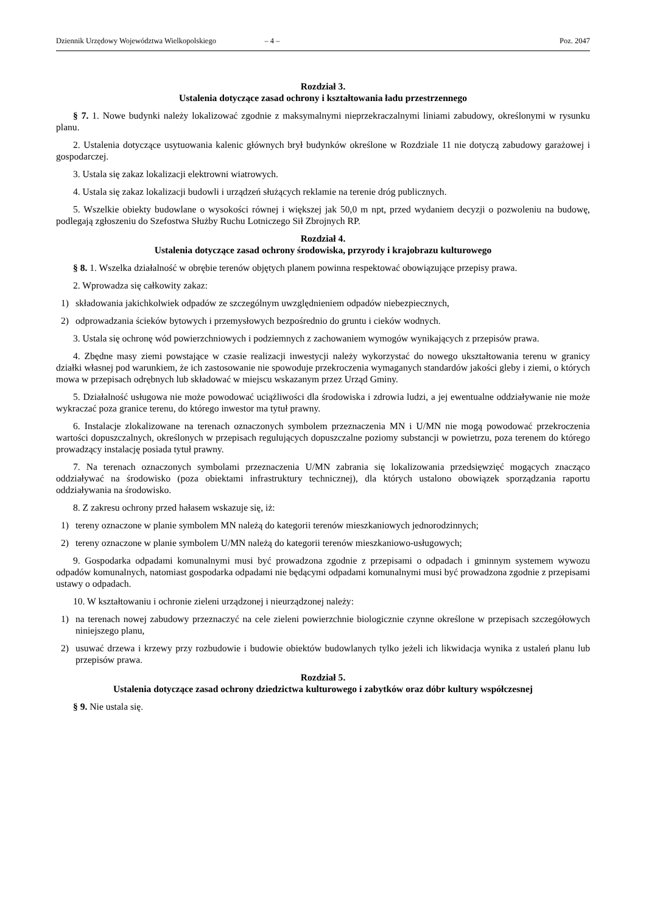Dziennik Urzędowy Województwa Wielkopolskiego – 4 – Poz. 2047
Rozdział 3.
Ustalenia dotyczące zasad ochrony i kształtowania ładu przestrzennego
§ 7. 1. Nowe budynki należy lokalizować zgodnie z maksymalnymi nieprzekraczalnymi liniami zabudowy, określonymi w rysunku planu.
2. Ustalenia dotyczące usytuowania kalenic głównych brył budynków określone w Rozdziale 11 nie dotyczą zabudowy garażowej i gospodarczej.
3. Ustala się zakaz lokalizacji elektrowni wiatrowych.
4. Ustala się zakaz lokalizacji budowli i urządzeń służących reklamie na terenie dróg publicznych.
5. Wszelkie obiekty budowlane o wysokości równej i większej jak 50,0 m npt, przed wydaniem decyzji o pozwoleniu na budowę, podlegają zgłoszeniu do Szefostwa Służby Ruchu Lotniczego Sił Zbrojnych RP.
Rozdział 4.
Ustalenia dotyczące zasad ochrony środowiska, przyrody i krajobrazu kulturowego
§ 8. 1. Wszelka działalność w obrębie terenów objętych planem powinna respektować obowiązujące przepisy prawa.
2. Wprowadza się całkowity zakaz:
1) składowania jakichkolwiek odpadów ze szczególnym uwzględnieniem odpadów niebezpiecznych,
2) odprowadzania ścieków bytowych i przemysłowych bezpośrednio do gruntu i cieków wodnych.
3. Ustala się ochronę wód powierzchniowych i podziemnych z zachowaniem wymogów wynikających z przepisów prawa.
4. Zbędne masy ziemi powstające w czasie realizacji inwestycji należy wykorzystać do nowego ukształtowania terenu w granicy działki własnej pod warunkiem, że ich zastosowanie nie spowoduje przekroczenia wymaganych standardów jakości gleby i ziemi, o których mowa w przepisach odrębnych lub składować w miejscu wskazanym przez Urząd Gminy.
5. Działalność usługowa nie może powodować uciążliwości dla środowiska i zdrowia ludzi, a jej ewentualne oddziaływanie nie może wykraczać poza granice terenu, do którego inwestor ma tytuł prawny.
6. Instalacje zlokalizowane na terenach oznaczonych symbolem przeznaczenia MN i U/MN nie mogą powodować przekroczenia wartości dopuszczalnych, określonych w przepisach regulujących dopuszczalne poziomy substancji w powietrzu, poza terenem do którego prowadzący instalację posiada tytuł prawny.
7. Na terenach oznaczonych symbolami przeznaczenia U/MN zabrania się lokalizowania przedsięwzięć mogących znacząco oddziaływać na środowisko (poza obiektami infrastruktury technicznej), dla których ustalono obowiązek sporządzania raportu oddziaływania na środowisko.
8. Z zakresu ochrony przed hałasem wskazuje się, iż:
1) tereny oznaczone w planie symbolem MN należą do kategorii terenów mieszkaniowych jednorodzinnych;
2) tereny oznaczone w planie symbolem U/MN należą do kategorii terenów mieszkaniowo-usługowych;
9. Gospodarka odpadami komunalnymi musi być prowadzona zgodnie z przepisami o odpadach i gminnym systemem wywozu odpadów komunalnych, natomiast gospodarka odpadami nie będącymi odpadami komunalnymi musi być prowadzona zgodnie z przepisami ustawy o odpadach.
10. W kształtowaniu i ochronie zieleni urządzonej i nieurządzonej należy:
1) na terenach nowej zabudowy przeznaczyć na cele zieleni powierzchnie biologicznie czynne określone w przepisach szczegółowych niniejszego planu,
2) usuwać drzewa i krzewy przy rozbudowie i budowie obiektów budowlanych tylko jeżeli ich likwidacja wynika z ustaleń planu lub przepisów prawa.
Rozdział 5.
Ustalenia dotyczące zasad ochrony dziedzictwa kulturowego i zabytków oraz dóbr kultury współczesnej
§ 9. Nie ustala się.